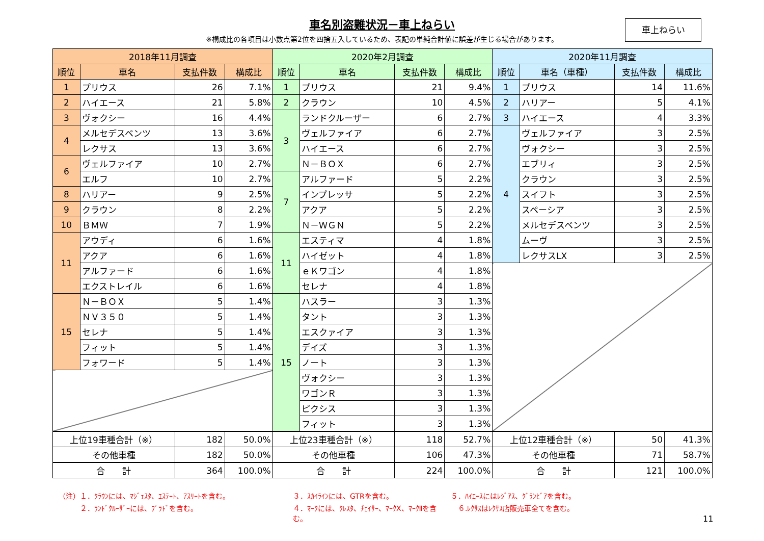車名別盗難状況－車上ねらい
※構成比の各項目は小数点第2位を四捨五入しているため、表記の単純合計値に誤差が生じる場合があります。
車上ねらい
| 2018年11月調査 | | | | 2020年2月調査 | | | | 2020年11月調査 | | | |
| --- | --- | --- | --- | --- | --- | --- | --- | --- | --- | --- | --- |
| 順位 | 車名 | 支払件数 | 構成比 | 順位 | 車名 | 支払件数 | 構成比 | 順位 | 車名（車種） | 支払件数 | 構成比 |
| 1 | プリウス | 26 | 7.1% | 1 | プリウス | 21 | 9.4% | 1 | プリウス | 14 | 11.6% |
| 2 | ハイエース | 21 | 5.8% | 2 | クラウン | 10 | 4.5% | 2 | ハリアー | 5 | 4.1% |
| 3 | ヴォクシー | 16 | 4.4% | 3 | ランドクルーザー | 6 | 2.7% | 3 | ハイエース | 4 | 3.3% |
| 4 | メルセデスベンツ | 13 | 3.6% | | ヴェルファイア | 6 | 2.7% | 4 | ヴェルファイア | 3 | 2.5% |
| | レクサス | 13 | 3.6% | | ハイエース | 6 | 2.7% | | ヴォクシー | 3 | 2.5% |
| 6 | ヴェルファイア | 10 | 2.7% | | Ｎ－ＢＯＸ | 6 | 2.7% | | エブリィ | 3 | 2.5% |
| | エルフ | 10 | 2.7% | 7 | アルファード | 5 | 2.2% | | クラウン | 3 | 2.5% |
| 8 | ハリアー | 9 | 2.5% | | インプレッサ | 5 | 2.2% | | スイフト | 3 | 2.5% |
| 9 | クラウン | 8 | 2.2% | | アクア | 5 | 2.2% | | スペーシア | 3 | 2.5% |
| 10 | ＢＭＷ | 7 | 1.9% | | Ｎ－ＷＧＮ | 5 | 2.2% | | メルセデスベンツ | 3 | 2.5% |
| 11 | アウディ | 6 | 1.6% | 11 | エスティマ | 4 | 1.8% | | ムーヴ | 3 | 2.5% |
| | アクア | 6 | 1.6% | | ハイゼット | 4 | 1.8% | | レクサスLX | 3 | 2.5% |
| | アルファード | 6 | 1.6% | | ｅＫワゴン | 4 | 1.8% | | | | |
| | エクストレイル | 6 | 1.6% | | セレナ | 4 | 1.8% | | | | |
| 15 | Ｎ－ＢＯＸ | 5 | 1.4% | 15 | ハスラー | 3 | 1.3% | | | | |
| | ＮＶ３５０ | 5 | 1.4% | | タント | 3 | 1.3% | | | | |
| | セレナ | 5 | 1.4% | | エスクァイア | 3 | 1.3% | | | | |
| | フィット | 5 | 1.4% | | デイズ | 3 | 1.3% | | | | |
| | フォワード | 5 | 1.4% | | ノート | 3 | 1.3% | | | | |
| | | | | | ヴォクシー | 3 | 1.3% | | | | |
| | | | | | ワゴンＲ | 3 | 1.3% | | | | |
| | | | | | ピクシス | 3 | 1.3% | | | | |
| | | | | | フィット | 3 | 1.3% | | | | |
| 上位19車種合計（※） | | 182 | 50.0% | 上位23車種合計（※） | | 118 | 52.7% | 上位12車種合計（※） | | 50 | 41.3% |
| その他車種 | | 182 | 50.0% | その他車種 | | 106 | 47.3% | その他車種 | | 71 | 58.7% |
| 合 計 | | 364 | 100.0% | 合 計 | | 224 | 100.0% | 合 計 | | 121 | 100.0% |
（注）１．ｸﾗｳﾝには、ﾏｼﾞｪｽﾀ、ｴｽﾃｰﾄ、ｱｽﾘｰﾄを含む。
３．ｽｶｲﾗｲﾝには、GTRを含む。
５．ﾊｲｴｰｽにはﾚｼﾞｱｽ、ｸﾞﾗﾝﾋﾞｱを含む。
　　　２．ﾗﾝﾄﾞｸﾙｰｻﾞｰには、ﾌﾟﾗﾄﾞを含む。
４．ﾏｰｸには、ｸﾚｽﾀ、ﾁｪｲｻｰ、ﾏｰｸX、ﾏｰｸⅡを含む。
　６.ﾚｸｻｽはﾚｸｻｽ店販売車全てを含む。
11